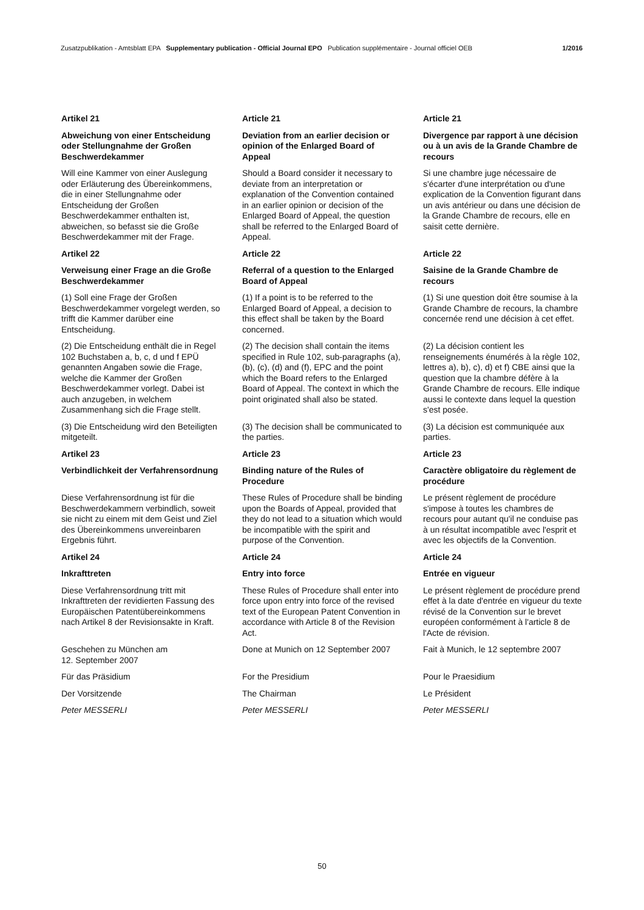Zusatzpublikation - Amtsblatt EPA Supplementary publication - Official Journal EPO Publication supplémentaire - Journal officiel OEB 1/2016
Artikel 21 Article 21 Article 21
Abweichung von einer Entscheidung oder Stellungnahme der Großen Beschwerdekammer
Deviation from an earlier decision or opinion of the Enlarged Board of Appeal
Divergence par rapport à une décision ou à un avis de la Grande Chambre de recours
Will eine Kammer von einer Auslegung oder Erläuterung des Übereinkommens, die in einer Stellungnahme oder Entscheidung der Großen Beschwerdekammer enthalten ist, abweichen, so befasst sie die Große Beschwerdekammer mit der Frage.
Should a Board consider it necessary to deviate from an interpretation or explanation of the Convention contained in an earlier opinion or decision of the Enlarged Board of Appeal, the question shall be referred to the Enlarged Board of Appeal.
Si une chambre juge nécessaire de s'écarter d'une interprétation ou d'une explication de la Convention figurant dans un avis antérieur ou dans une décision de la Grande Chambre de recours, elle en saisit cette dernière.
Artikel 22 Article 22 Article 22
Verweisung einer Frage an die Große Beschwerdekammer
Referral of a question to the Enlarged Board of Appeal
Saisine de la Grande Chambre de recours
(1) Soll eine Frage der Großen Beschwerdekammer vorgelegt werden, so trifft die Kammer darüber eine Entscheidung.
(1) If a point is to be referred to the Enlarged Board of Appeal, a decision to this effect shall be taken by the Board concerned.
(1) Si une question doit être soumise à la Grande Chambre de recours, la chambre concernée rend une décision à cet effet.
(2) Die Entscheidung enthält die in Regel 102 Buchstaben a, b, c, d und f EPÜ genannten Angaben sowie die Frage, welche die Kammer der Großen Beschwerdekammer vorlegt. Dabei ist auch anzugeben, in welchem Zusammenhang sich die Frage stellt.
(2) The decision shall contain the items specified in Rule 102, sub-paragraphs (a), (b), (c), (d) and (f), EPC and the point which the Board refers to the Enlarged Board of Appeal. The context in which the point originated shall also be stated.
(2) La décision contient les renseignements énumérés à la règle 102, lettres a), b), c), d) et f) CBE ainsi que la question que la chambre défère à la Grande Chambre de recours. Elle indique aussi le contexte dans lequel la question s'est posée.
(3) Die Entscheidung wird den Beteiligten mitgeteilt.
(3) The decision shall be communicated to the parties.
(3) La décision est communiquée aux parties.
Artikel 23 Article 23 Article 23
Verbindlichkeit der Verfahrensordnung
Binding nature of the Rules of Procedure
Caractère obligatoire du règlement de procédure
Diese Verfahrensordnung ist für die Beschwerdekammern verbindlich, soweit sie nicht zu einem mit dem Geist und Ziel des Übereinkommens unvereinbaren Ergebnis führt.
These Rules of Procedure shall be binding upon the Boards of Appeal, provided that they do not lead to a situation which would be incompatible with the spirit and purpose of the Convention.
Le présent règlement de procédure s'impose à toutes les chambres de recours pour autant qu'il ne conduise pas à un résultat incompatible avec l'esprit et avec les objectifs de la Convention.
Artikel 24 Article 24 Article 24
Inkrafttreten Entry into force Entrée en vigueur
Diese Verfahrensordnung tritt mit Inkrafttreten der revidierten Fassung des Europäischen Patentübereinkommens nach Artikel 8 der Revisionsakte in Kraft.
These Rules of Procedure shall enter into force upon entry into force of the revised text of the European Patent Convention in accordance with Article 8 of the Revision Act.
Le présent règlement de procédure prend effet à la date d'entrée en vigueur du texte révisé de la Convention sur le brevet européen conformément à l'article 8 de l'Acte de révision.
Geschehen zu München am
12. September 2007
Done at Munich on 12 September 2007
Fait à Munich, le 12 septembre 2007
Für das Präsidium For the Presidium Pour le Praesidium
Der Vorsitzende The Chairman Le Président
Peter MESSERLI Peter MESSERLI Peter MESSERLI
50